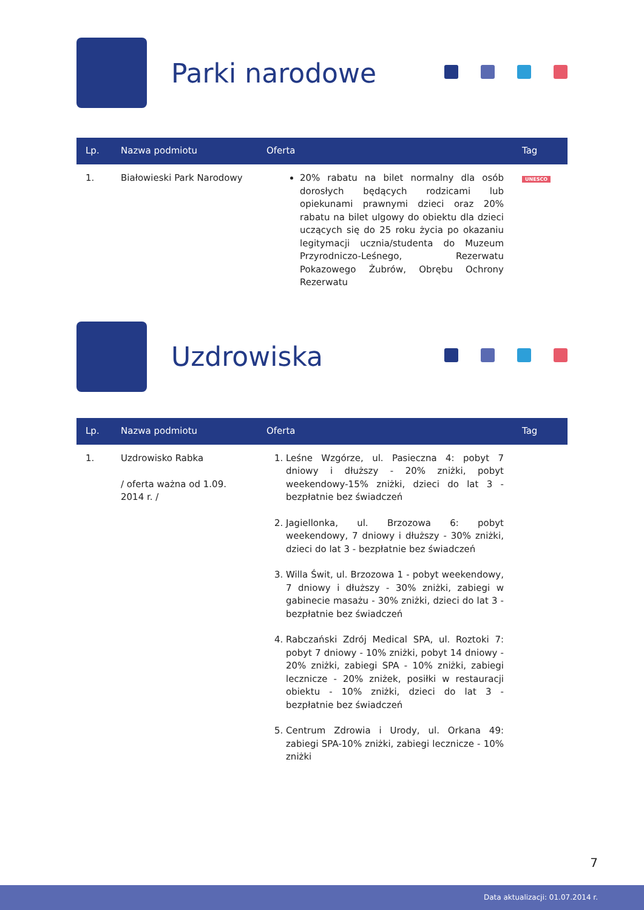Parki narodowe
| Lp. | Nazwa podmiotu | Oferta | Tag |
| --- | --- | --- | --- |
| 1. | Białowieski Park Narodowy | 20% rabatu na bilet normalny dla osób dorosłych będących rodzicami lub opiekunami prawnymi dzieci oraz 20% rabatu na bilet ulgowy do obiektu dla dzieci uczących się do 25 roku życia po okazaniu legitymacji ucznia/studenta do Muzeum Przyrodniczo-Leśnego, Rezerwatu Pokazowego Żubrów, Obrębu Ochrony Rezerwatu | UNESCO |
Uzdrowiska
| Lp. | Nazwa podmiotu | Oferta | Tag |
| --- | --- | --- | --- |
| 1. | Uzdrowisko Rabka / oferta ważna od 1.09. 2014 r. / | 1. Leśne Wzgórze, ul. Pasieczna 4: pobyt 7 dniowy i dłuższy - 20% zniżki, pobyt weekendowy-15% zniżki, dzieci do lat 3 - bezpłatnie bez świadczeń 2. Jagiellonka, ul. Brzozowa 6: pobyt weekendowy, 7 dniowy i dłuższy - 30% zniżki, dzieci do lat 3 - bezpłatnie bez świadczeń 3. Willa Świt, ul. Brzozowa 1 - pobyt weekendowy, 7 dniowy i dłuższy - 30% zniżki, zabiegi w gabinecie masażu - 30% zniżki, dzieci do lat 3 - bezpłatnie bez świadczeń 4. Rabczański Zdrój Medical SPA, ul. Roztoki 7: pobyt 7 dniowy - 10% zniżki, pobyt 14 dniowy - 20% zniżki, zabiegi SPA - 10% zniżki, zabiegi lecznicze - 20% zniżek, posiłki w restauracji obiektu - 10% zniżki, dzieci do lat 3 - bezpłatnie bez świadczeń 5. Centrum Zdrowia i Urody, ul. Orkana 49: zabiegi SPA-10% zniżki, zabiegi lecznicze - 10% zniżki | |
7
Data aktualizacji: 01.07.2014 r.